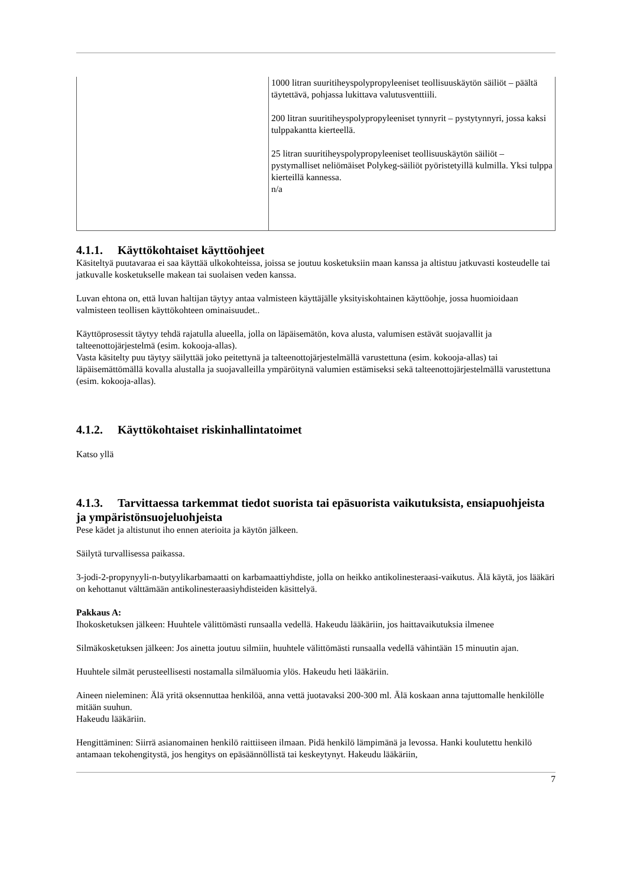| | 1000 litran suuritiheyspolypropyleeniset teollisuuskäytön säiliöt – päältä täytettävä, pohjassa lukittava valutusventtiili. 200 litran suuritiheyspolypropyleeniset tynnyrit – pystytynnyri, jossa kaksi tulppakantta kierteellä. 25 litran suuritiheyspolypropyleeniset teollisuuskäytön säiliöt – pystymalliset neliömäiset Polykeg-säiliöt pyöristetyillä kulmilla. Yksi tulppa kierteillä kannessa. n/a |
4.1.1. Käyttökohtaiset käyttöohjeet
Käsiteltyä puutavaraa ei saa käyttää ulkokohteissa, joissa se joutuu kosketuksiin maan kanssa ja altistuu jatkuvasti kosteudelle tai jatkuvalle kosketukselle makean tai suolaisen veden kanssa.
Luvan ehtona on, että luvan haltijan täytyy antaa valmisteen käyttäjälle yksityiskohtainen käyttöohje, jossa huomioidaan valmisteen teollisen käyttökohteen ominaisuudet..
Käyttöprosessit täytyy tehdä rajatulla alueella, jolla on läpäisemätön, kova alusta, valumisen estävät suojavallit ja talteenottojärjestelmä (esim. kokooja-allas).
Vasta käsitelty puu täytyy säilyttää joko peitettynä ja talteenottojärjestelmällä varustettuna (esim. kokooja-allas) tai läpäisemättömällä kovalla alustalla ja suojavalleilla ympäröitynä valumien estämiseksi sekä talteenottojärjestelmällä varustettuna (esim. kokooja-allas).
4.1.2. Käyttökohtaiset riskinhallintatoimet
Katso yllä
4.1.3. Tarvittaessa tarkemmat tiedot suorista tai epäsuorista vaikutuksista, ensiapuohjeista ja ympäristönsuojeluohjeista
Pese kädet ja altistunut iho ennen aterioita ja käytön jälkeen.
Säilytä turvallisessa paikassa.
3-jodi-2-propynyyli-n-butyylikarbamaatti on karbamaattiyhdiste, jolla on heikko antikolinesteraasi-vaikutus. Älä käytä, jos lääkäri on kehottanut välttämään antikolinesteraasiyhdisteiden käsittelyä.
Pakkaus A:
Ihokosketuksen jälkeen: Huuhtele välittömästi runsaalla vedellä. Hakeudu lääkäriin, jos haittavaikutuksia ilmenee
Silmäkosketuksen jälkeen: Jos ainetta joutuu silmiin, huuhtele välittömästi runsaalla vedellä vähintään 15 minuutin ajan.
Huuhtele silmät perusteellisesti nostamalla silmäluomia ylös. Hakeudu heti lääkäriin.
Aineen nieleminen: Älä yritä oksennuttaa henkilöä, anna vettä juotavaksi 200-300 ml. Älä koskaan anna tajuttomalle henkilölle mitään suuhun.
Hakeudu lääkäriin.
Hengittäminen: Siirrä asianomainen henkilö raittiiseen ilmaan. Pidä henkilö lämpimänä ja levossa. Hanki koulutettu henkilö antamaan tekohengitystä, jos hengitys on epäsäännöllistä tai keskeytynyt. Hakeudu lääkäriin,
7